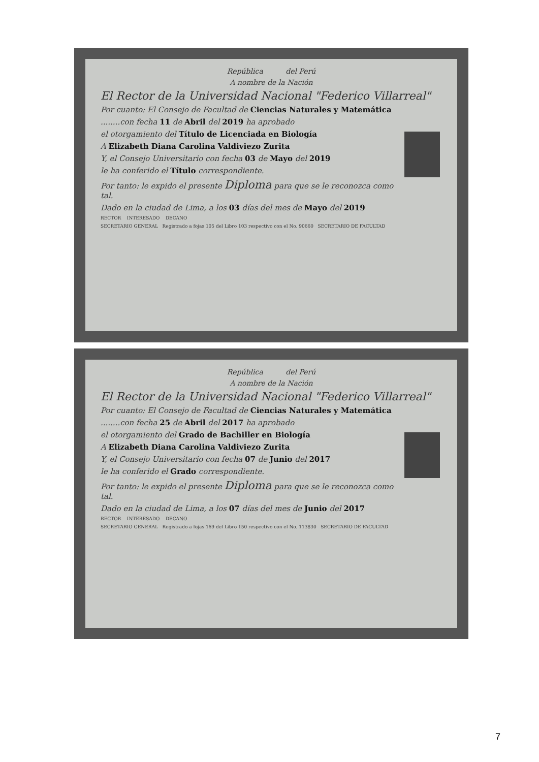República del Perú
A nombre de la Nación
El Rector de la Universidad Nacional "Federico Villarreal"
Por cuanto: El Consejo de Facultad de Ciencias Naturales y Matemática
........con fecha 11 de Abril del 2019 ha aprobado
el otorgamiento del Título de Licenciada en Biología
A Elizabeth Diana Carolina Valdiviezo Zurita
Y, el Consejo Universitario con fecha 03 de Mayo del 2019
le ha conferido el Título correspondiente.
Por tanto: le expido el presente Diploma para que se le reconozca como tal.
Dado en la ciudad de Lima, a los 03 días del mes de Mayo del 2019
RECTOR INTERESADO DECANO
SECRETARIO GENERAL Registrado a fojas 105 del Libro 103 respectivo con el No. 90660 SECRETARIO DE FACULTAD
República del Perú
A nombre de la Nación
El Rector de la Universidad Nacional "Federico Villarreal"
Por cuanto: El Consejo de Facultad de Ciencias Naturales y Matemática
........con fecha 25 de Abril del 2017 ha aprobado
el otorgamiento del Grado de Bachiller en Biología
A Elizabeth Diana Carolina Valdiviezo Zurita
Y, el Consejo Universitario con fecha 07 de Junio del 2017
le ha conferido el Grado correspondiente.
Por tanto: le expido el presente Diploma para que se le reconozca como tal.
Dado en la ciudad de Lima, a los 07 días del mes de Junio del 2017
RECTOR INTERESADO DECANO
SECRETARIO GENERAL Registrado a fojas 169 del Libro 150 respectivo con el No. 113830 SECRETARIO DE FACULTAD
7